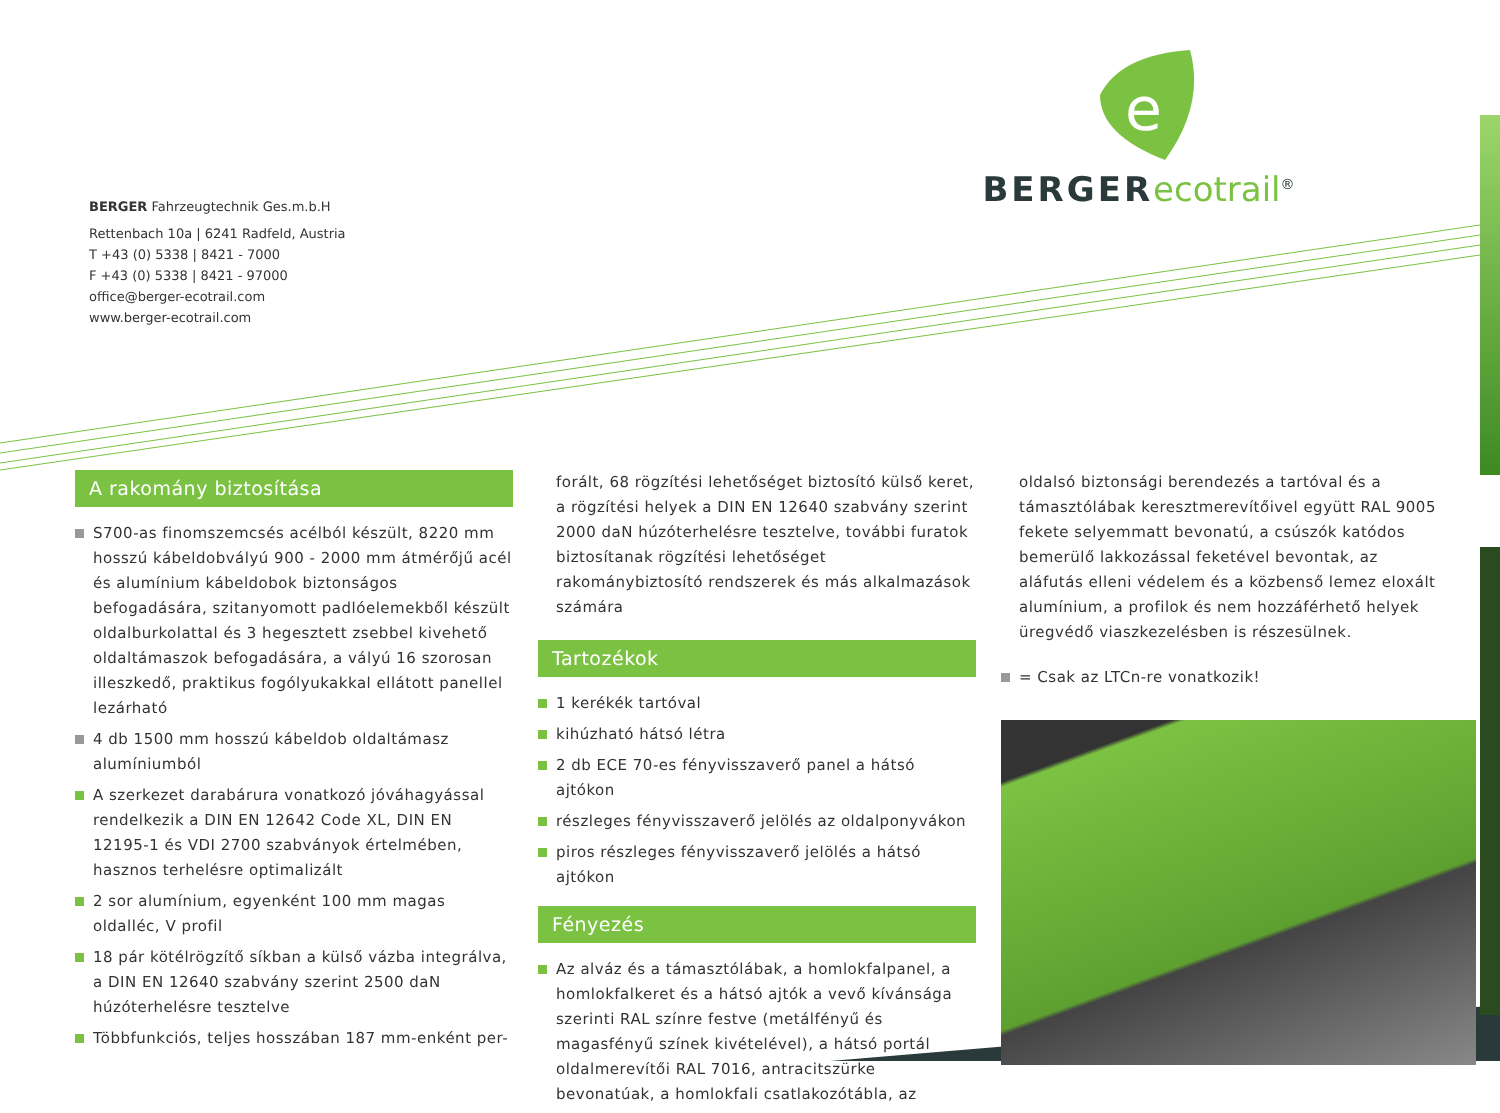BERGER Fahrzeugtechnik Ges.m.b.H
Rettenbach 10a | 6241 Radfeld, Austria
T +43 (0) 5338 | 8421 - 7000
F +43 (0) 5338 | 8421 - 97000
office@berger-ecotrail.com
www.berger-ecotrail.com
e
BERGER ecotrail<sup>®</sup>
A rakomány biztosítása
S700-as finomszemcsés acélból készült, 8220 mm hosszú kábeldobvályú 900 - 2000 mm átmérőjű acél és alumínium kábeldobok biztonságos befogadására, szitanyomott padlóelemekből készült oldalburkolattal és 3 hegesztett zsebbel kivehető oldaltámaszok befogadására, a vályú 16 szorosan illeszkedő, praktikus fogólyukakkal ellátott panellel lezárható
4 db 1500 mm hosszú kábeldob oldaltámasz alumíniumból
A szerkezet darabárura vonatkozó jóváhagyással rendelkezik a DIN EN 12642 Code XL, DIN EN 12195-1 és VDI 2700 szabványok értelmében, hasznos terhelésre optimalizált
2 sor alumínium, egyenként 100 mm magas oldalléc, V profil
18 pár kötélrögzítő síkban a külső vázba integrálva, a DIN EN 12640 szabvány szerint 2500 daN húzóterhelésre tesztelve
Többfunkciós, teljes hosszában 187 mm-enként per-
forált, 68 rögzítési lehetőséget biztosító külső keret, a rögzítési helyek a DIN EN 12640 szabvány szerint 2000 daN húzóterhelésre tesztelve, további furatok biztosítanak rögzítési lehetőséget rakománybiztosító rendszerek és más alkalmazások számára
Tartozékok
1 kerékék tartóval
kihúzható hátsó létra
2 db ECE 70-es fényvisszaverő panel a hátsó ajtókon
részleges fényvisszaverő jelölés az oldalponyvákon
piros részleges fényvisszaverő jelölés a hátsó ajtókon
Fényezés
Az alváz és a támasztólábak, a homlokfalpanel, a homlokfalkeret és a hátsó ajtók a vevő kívánsága szerinti RAL színre festve (metálfényű és magasfényű színek kivételével), a hátsó portál oldalmerevítői RAL 7016, antracitszürke bevonatúak, a homlokfali csatlakozótábla, az
oldalsó biztonsági berendezés a tartóval és a támasztólábak keresztmerevítőivel együtt RAL 9005 fekete selyemmatt bevonatú, a csúszók katódos bemerülő lakkozással feketével bevontak, az aláfutás elleni védelem és a közbenső lemez eloxált alumínium, a profilok és nem hozzáférhető helyek üregvédő viaszkezelésben is részesülnek.
= Csak az LTCn-re vonatkozik!